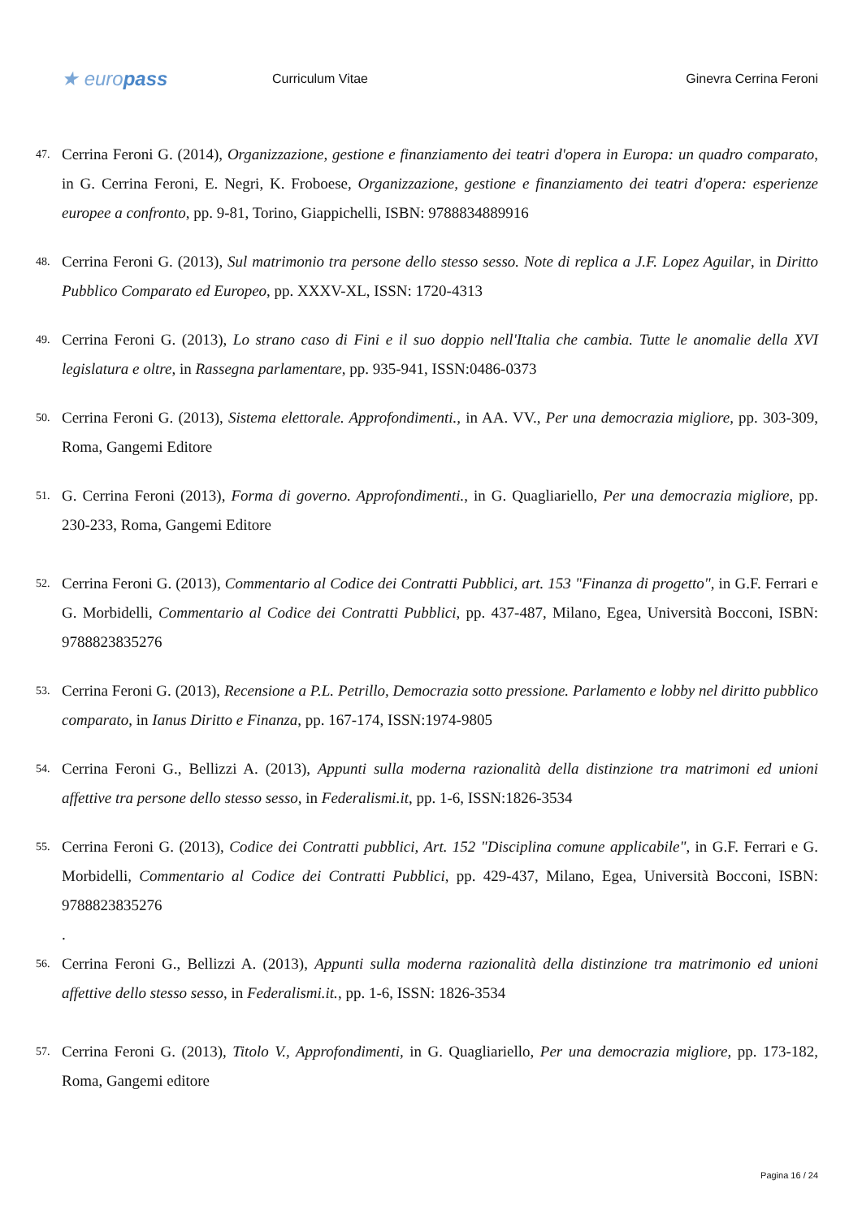★ europass
Curriculum Vitae Ginevra Cerrina Feroni
47. Cerrina Feroni G. (2014), Organizzazione, gestione e finanziamento dei teatri d'opera in Europa: un quadro comparato, in G. Cerrina Feroni, E. Negri, K. Froboese, Organizzazione, gestione e finanziamento dei teatri d'opera: esperienze europee a confronto, pp. 9-81, Torino, Giappichelli, ISBN: 9788834889916
48. Cerrina Feroni G. (2013), Sul matrimonio tra persone dello stesso sesso. Note di replica a J.F. Lopez Aguilar, in Diritto Pubblico Comparato ed Europeo, pp. XXXV-XL, ISSN: 1720-4313
49. Cerrina Feroni G. (2013), Lo strano caso di Fini e il suo doppio nell'Italia che cambia. Tutte le anomalie della XVI legislatura e oltre, in Rassegna parlamentare, pp. 935-941, ISSN:0486-0373
50. Cerrina Feroni G. (2013), Sistema elettorale. Approfondimenti., in AA. VV., Per una democrazia migliore, pp. 303-309, Roma, Gangemi Editore
51. G. Cerrina Feroni (2013), Forma di governo. Approfondimenti., in G. Quagliariello, Per una democrazia migliore, pp. 230-233, Roma, Gangemi Editore
52. Cerrina Feroni G. (2013), Commentario al Codice dei Contratti Pubblici, art. 153 "Finanza di progetto", in G.F. Ferrari e G. Morbidelli, Commentario al Codice dei Contratti Pubblici, pp. 437-487, Milano, Egea, Università Bocconi, ISBN: 9788823835276
53. Cerrina Feroni G. (2013), Recensione a P.L. Petrillo, Democrazia sotto pressione. Parlamento e lobby nel diritto pubblico comparato, in Ianus Diritto e Finanza, pp. 167-174, ISSN:1974-9805
54. Cerrina Feroni G., Bellizzi A. (2013), Appunti sulla moderna razionalità della distinzione tra matrimoni ed unioni affettive tra persone dello stesso sesso, in Federalismi.it, pp. 1-6, ISSN:1826-3534
55. Cerrina Feroni G. (2013), Codice dei Contratti pubblici, Art. 152 "Disciplina comune applicabile", in G.F. Ferrari e G. Morbidelli, Commentario al Codice dei Contratti Pubblici, pp. 429-437, Milano, Egea, Università Bocconi, ISBN: 9788823835276
.
56. Cerrina Feroni G., Bellizzi A. (2013), Appunti sulla moderna razionalità della distinzione tra matrimonio ed unioni affettive dello stesso sesso, in Federalismi.it., pp. 1-6, ISSN: 1826-3534
57. Cerrina Feroni G. (2013), Titolo V., Approfondimenti, in G. Quagliariello, Per una democrazia migliore, pp. 173-182, Roma, Gangemi editore
Pagina 16 / 24